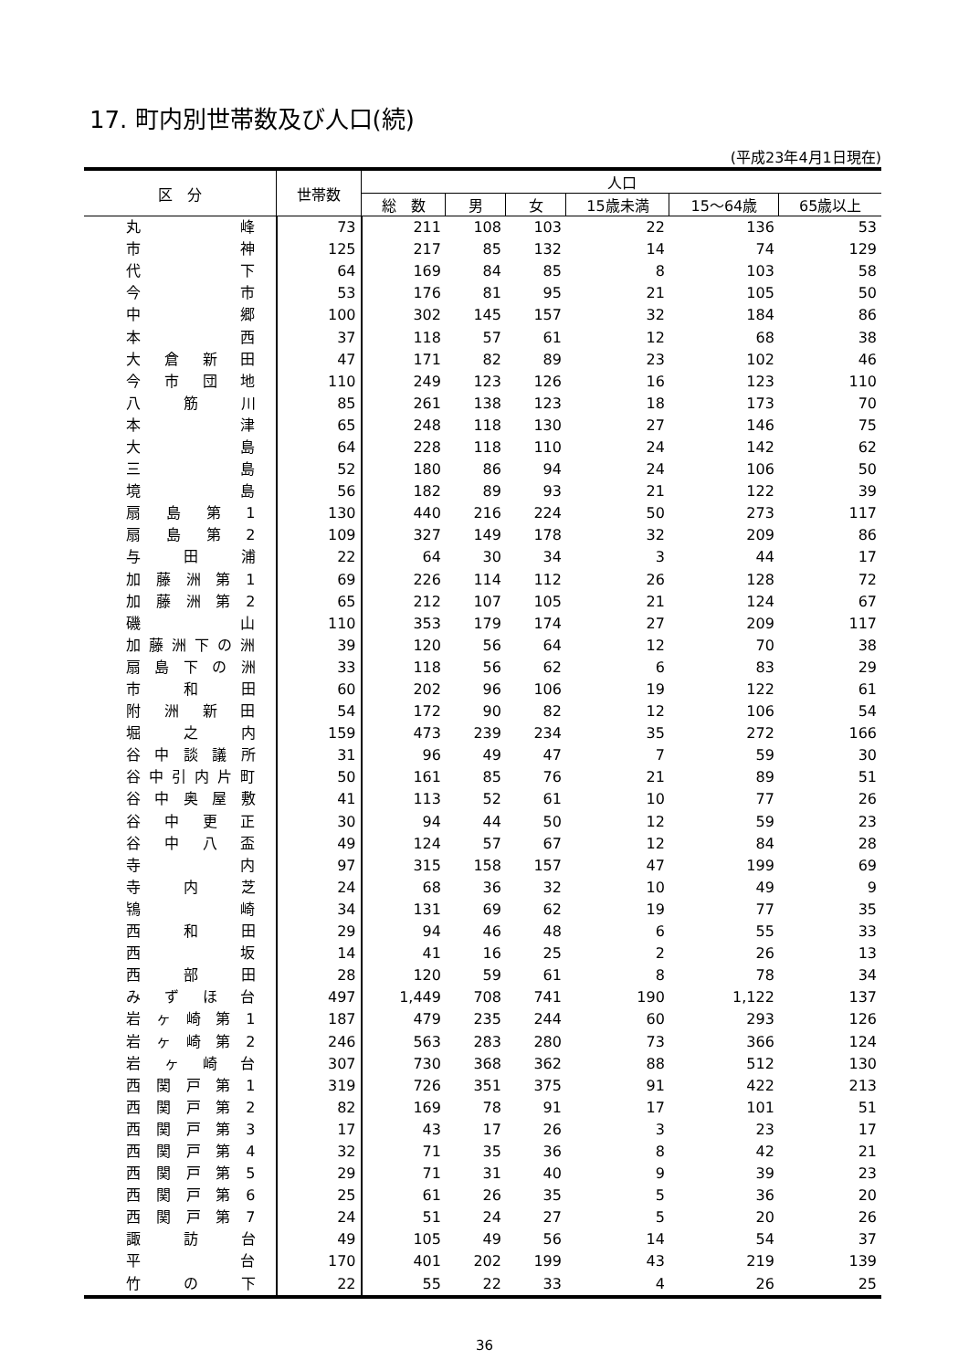17. 町内別世帯数及び人口(続)
(平成23年4月1日現在)
| 区 分 | 世帯数 | 人口 | | | | | |
| --- | --- | --- | --- | --- | --- | --- | --- |
| | | 総 数 | 男 | 女 | 15歳未満 | 15～64歳 | 65歳以上 |
| 丸 峰 | 73 | 211 | 108 | 103 | 22 | 136 | 53 |
| 市 神 | 125 | 217 | 85 | 132 | 14 | 74 | 129 |
| 代 下 | 64 | 169 | 84 | 85 | 8 | 103 | 58 |
| 今 市 | 53 | 176 | 81 | 95 | 21 | 105 | 50 |
| 中 郷 | 100 | 302 | 145 | 157 | 32 | 184 | 86 |
| 本 西 | 37 | 118 | 57 | 61 | 12 | 68 | 38 |
| 大 倉 新 田 | 47 | 171 | 82 | 89 | 23 | 102 | 46 |
| 今 市 団 地 | 110 | 249 | 123 | 126 | 16 | 123 | 110 |
| 八 筋 川 | 85 | 261 | 138 | 123 | 18 | 173 | 70 |
| 本 津 | 65 | 248 | 118 | 130 | 27 | 146 | 75 |
| 大 島 | 64 | 228 | 118 | 110 | 24 | 142 | 62 |
| 三 島 | 52 | 180 | 86 | 94 | 24 | 106 | 50 |
| 境 島 | 56 | 182 | 89 | 93 | 21 | 122 | 39 |
| 扇 島 第 1 | 130 | 440 | 216 | 224 | 50 | 273 | 117 |
| 扇 島 第 2 | 109 | 327 | 149 | 178 | 32 | 209 | 86 |
| 与 田 浦 | 22 | 64 | 30 | 34 | 3 | 44 | 17 |
| 加 藤 洲 第 1 | 69 | 226 | 114 | 112 | 26 | 128 | 72 |
| 加 藤 洲 第 2 | 65 | 212 | 107 | 105 | 21 | 124 | 67 |
| 磯 山 | 110 | 353 | 179 | 174 | 27 | 209 | 117 |
| 加 藤 洲 下 の 洲 | 39 | 120 | 56 | 64 | 12 | 70 | 38 |
| 扇 島 下 の 洲 | 33 | 118 | 56 | 62 | 6 | 83 | 29 |
| 市 和 田 | 60 | 202 | 96 | 106 | 19 | 122 | 61 |
| 附 洲 新 田 | 54 | 172 | 90 | 82 | 12 | 106 | 54 |
| 堀 之 内 | 159 | 473 | 239 | 234 | 35 | 272 | 166 |
| 谷 中 談 議 所 | 31 | 96 | 49 | 47 | 7 | 59 | 30 |
| 谷 中 引 内 片 町 | 50 | 161 | 85 | 76 | 21 | 89 | 51 |
| 谷 中 奥 屋 敷 | 41 | 113 | 52 | 61 | 10 | 77 | 26 |
| 谷 中 更 正 | 30 | 94 | 44 | 50 | 12 | 59 | 23 |
| 谷 中 八 盃 | 49 | 124 | 57 | 67 | 12 | 84 | 28 |
| 寺 内 | 97 | 315 | 158 | 157 | 47 | 199 | 69 |
| 寺 内 芝 | 24 | 68 | 36 | 32 | 10 | 49 | 9 |
| 鴇 崎 | 34 | 131 | 69 | 62 | 19 | 77 | 35 |
| 西 和 田 | 29 | 94 | 46 | 48 | 6 | 55 | 33 |
| 西 坂 | 14 | 41 | 16 | 25 | 2 | 26 | 13 |
| 西 部 田 | 28 | 120 | 59 | 61 | 8 | 78 | 34 |
| み ず ほ 台 | 497 | 1,449 | 708 | 741 | 190 | 1,122 | 137 |
| 岩 ヶ 崎 第 1 | 187 | 479 | 235 | 244 | 60 | 293 | 126 |
| 岩 ヶ 崎 第 2 | 246 | 563 | 283 | 280 | 73 | 366 | 124 |
| 岩 ヶ 崎 台 | 307 | 730 | 368 | 362 | 88 | 512 | 130 |
| 西 関 戸 第 1 | 319 | 726 | 351 | 375 | 91 | 422 | 213 |
| 西 関 戸 第 2 | 82 | 169 | 78 | 91 | 17 | 101 | 51 |
| 西 関 戸 第 3 | 17 | 43 | 17 | 26 | 3 | 23 | 17 |
| 西 関 戸 第 4 | 32 | 71 | 35 | 36 | 8 | 42 | 21 |
| 西 関 戸 第 5 | 29 | 71 | 31 | 40 | 9 | 39 | 23 |
| 西 関 戸 第 6 | 25 | 61 | 26 | 35 | 5 | 36 | 20 |
| 西 関 戸 第 7 | 24 | 51 | 24 | 27 | 5 | 20 | 26 |
| 諏 訪 台 | 49 | 105 | 49 | 56 | 14 | 54 | 37 |
| 平 台 | 170 | 401 | 202 | 199 | 43 | 219 | 139 |
| 竹 の 下 | 22 | 55 | 22 | 33 | 4 | 26 | 25 |
36